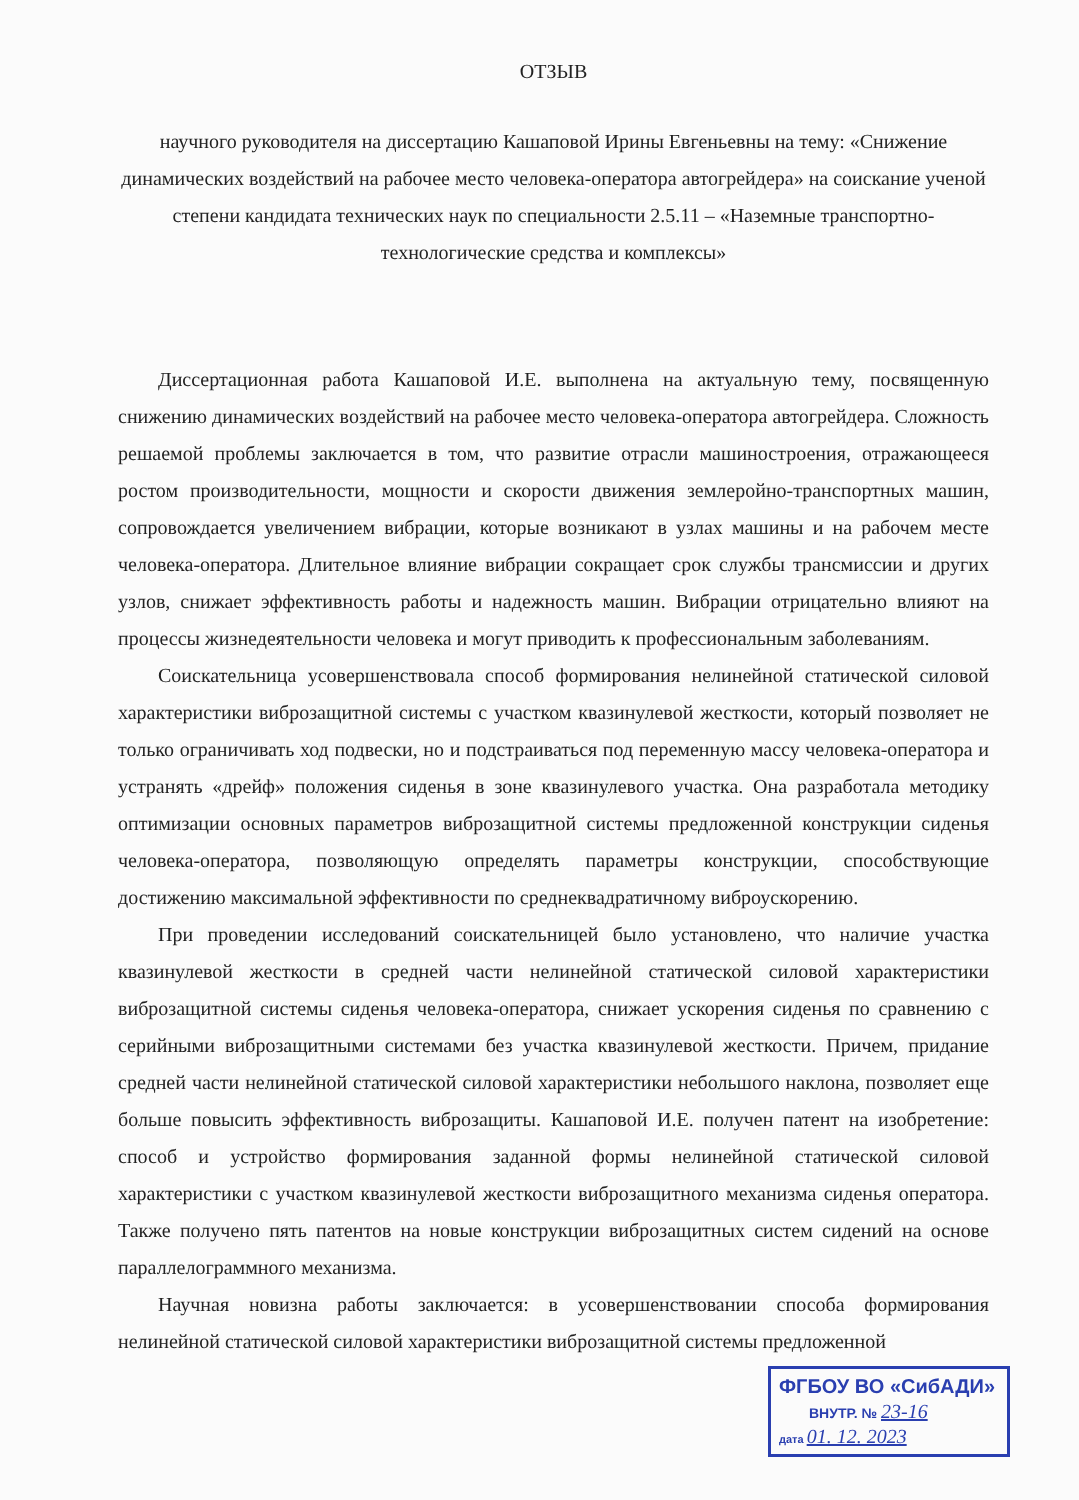ОТЗЫВ
научного руководителя на диссертацию Кашаповой Ирины Евгеньевны на тему: «Снижение динамических воздействий на рабочее место человека-оператора автогрейдера» на соискание ученой степени кандидата технических наук по специальности 2.5.11 – «Наземные транспортно-технологические средства и комплексы»
Диссертационная работа Кашаповой И.Е. выполнена на актуальную тему, посвященную снижению динамических воздействий на рабочее место человека-оператора автогрейдера. Сложность решаемой проблемы заключается в том, что развитие отрасли машиностроения, отражающееся ростом производительности, мощности и скорости движения землеройно-транспортных машин, сопровождается увеличением вибрации, которые возникают в узлах машины и на рабочем месте человека-оператора. Длительное влияние вибрации сокращает срок службы трансмиссии и других узлов, снижает эффективность работы и надежность машин. Вибрации отрицательно влияют на процессы жизнедеятельности человека и могут приводить к профессиональным заболеваниям.
Соискательница усовершенствовала способ формирования нелинейной статической силовой характеристики виброзащитной системы с участком квазинулевой жесткости, который позволяет не только ограничивать ход подвески, но и подстраиваться под переменную массу человека-оператора и устранять «дрейф» положения сиденья в зоне квазинулевого участка. Она разработала методику оптимизации основных параметров виброзащитной системы предложенной конструкции сиденья человека-оператора, позволяющую определять параметры конструкции, способствующие достижению максимальной эффективности по среднеквадратичному виброускорению.
При проведении исследований соискательницей было установлено, что наличие участка квазинулевой жесткости в средней части нелинейной статической силовой характеристики виброзащитной системы сиденья человека-оператора, снижает ускорения сиденья по сравнению с серийными виброзащитными системами без участка квазинулевой жесткости. Причем, придание средней части нелинейной статической силовой характеристики небольшого наклона, позволяет еще больше повысить эффективность виброзащиты. Кашаповой И.Е. получен патент на изобретение: способ и устройство формирования заданной формы нелинейной статической силовой характеристики с участком квазинулевой жесткости виброзащитного механизма сиденья оператора. Также получено пять патентов на новые конструкции виброзащитных систем сидений на основе параллелограммного механизма.
Научная новизна работы заключается: в усовершенствовании способа формирования нелинейной статической силовой характеристики виброзащитной системы предложенной
ФГБОУ ВО «СибАДИ»
ВНУТР. № 23-16
дата 01. 12. 2023